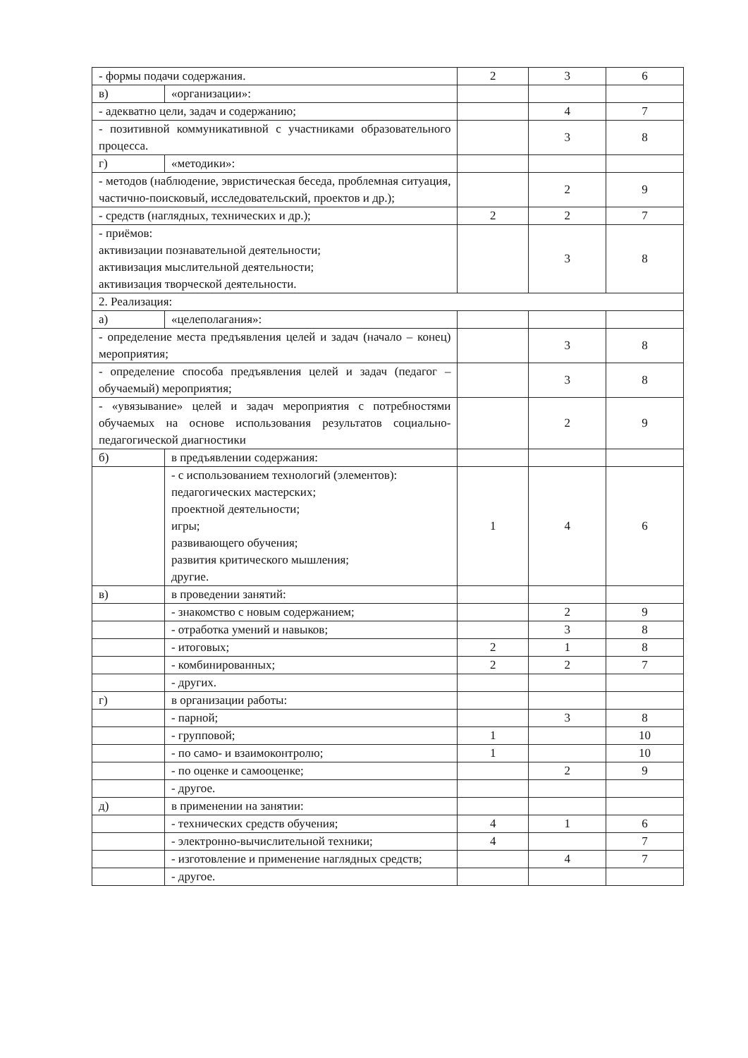| - формы подачи содержания. | | 2 | 3 | 6 |
| в) | «организации»: | | | |
| - адекватно цели, задач и содержанию; | | | 4 | 7 |
| - позитивной коммуникативной с участниками образовательного процесса. | | | 3 | 8 |
| г) | «методики»: | | | |
| - методов (наблюдение, эвристическая беседа, проблемная ситуация, частично-поисковый, исследовательский, проектов и др.); | | | 2 | 9 |
| - средств (наглядных, технических и др.); | | 2 | 2 | 7 |
| - приёмов: активизации познавательной деятельности; активизация мыслительной деятельности; активизация творческой деятельности. | | | 3 | 8 |
| 2. Реализация: | | | | |
| а) | «целеполагания»: | | | |
| - определение места предъявления целей и задач (начало – конец) мероприятия; | | | 3 | 8 |
| - определение способа предъявления целей и задач (педагог – обучаемый) мероприятия; | | | 3 | 8 |
| - «увязывание» целей и задач мероприятия с потребностями обучаемых на основе использования результатов социально-педагогической диагностики | | | 2 | 9 |
| б) | в предъявлении содержания: | | | |
| | - с использованием технологий (элементов): педагогических мастерских; проектной деятельности; игры; развивающего обучения; развития критического мышления; другие. | 1 | 4 | 6 |
| в) | в проведении занятий: | | | |
| | - знакомство с новым содержанием; | | 2 | 9 |
| | - отработка умений и навыков; | | 3 | 8 |
| | - итоговых; | 2 | 1 | 8 |
| | - комбинированных; | 2 | 2 | 7 |
| | - других. | | | |
| г) | в организации работы: | | | |
| | - парной; | | 3 | 8 |
| | - групповой; | 1 | | 10 |
| | - по само- и взаимоконтролю; | 1 | | 10 |
| | - по оценке и самооценке; | | 2 | 9 |
| | - другое. | | | |
| д) | в применении на занятии: | | | |
| | - технических средств обучения; | 4 | 1 | 6 |
| | - электронно-вычислительной техники; | 4 | | 7 |
| | - изготовление и применение наглядных средств; | | 4 | 7 |
| | - другое. | | | |